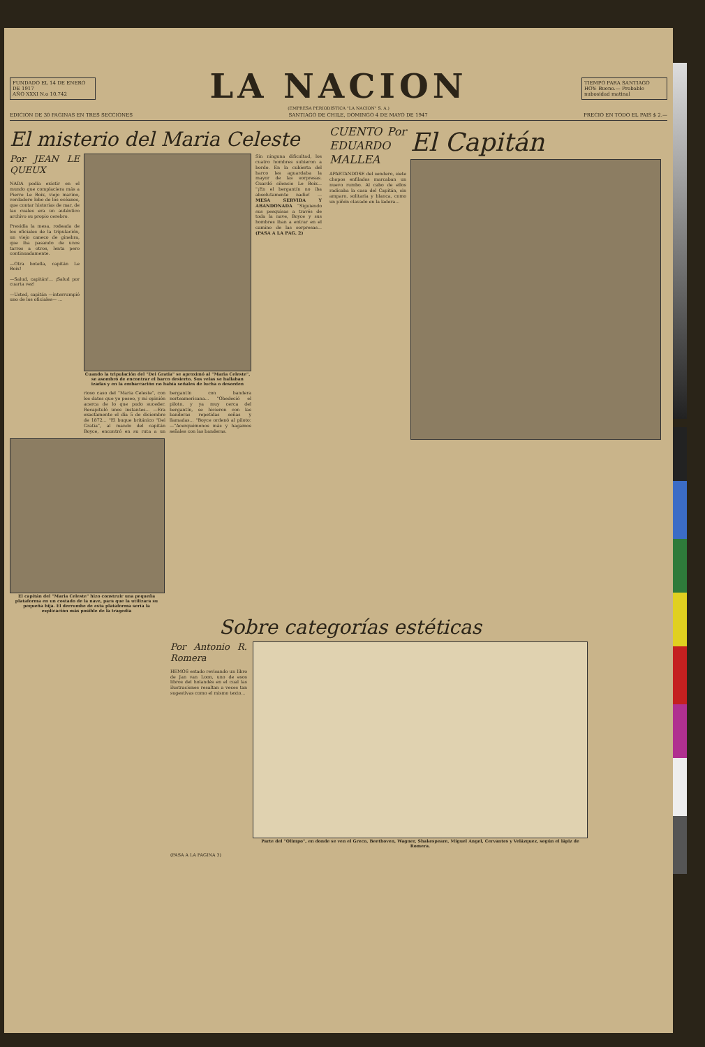FUNDADO EL 14 DE ENERO DE 1917
AÑO XXXI N.o 10.742
LA NACION
(EMPRESA PERIODISTICA "LA NACION" S. A.)
TIEMPO PARA SANTIAGO
HOY: Bueno.— Probable nubosidad matinal
EDICION DE 30 PAGINAS EN TRES SECCIONES SANTIAGO DE CHILE, DOMINGO 4 DE MAYO DE 1947 PRECIO EN TODO EL PAIS $ 2.—
El misterio del Maria Celeste
Por JEAN LE QUEUX
NADA podía existir en el mundo que complaciera más a Pierre Le Boix, viejo marino, verdadero lobo de los océanos, que contar historias de mar, de las cuales era un auténtico archivo su propio cerebro.
Presidía la mesa, rodeada de los oficiales de la tripulación, un viejo caneco de ginebra, que iba pasando de unos tarros a otros, lenta pero continuadamente.
—Otra botella, capitán Le Boix!
—Salud, capitán!... ¡Salud por cuarta vez!
—Usted, capitán —interrumpió uno de los oficiales— ...
Cuando la tripulación del "Dei Gratia" se aproximó al "Maria Celeste", se asombró de encontrar el barco desierto. Sus velas se hallaban izadas y en la embarcación no había señales de lucha o desorden
rioso caso del "Maria Celeste", con los datos que yo poseo, y mi opinión acerca de lo que pudo suceder. Recapituló unos instantes... —Era exactamente el día 5 de diciembre de 1872... "El buque británico "Dei Gratia", al mando del capitán Boyce, encontró en su ruta a un bergantín con bandera norteamericana... "Obedeció el piloto, y ya muy cerca del bergantín, se hicieron con las banderas repetidas señas y llamadas... "Boyce ordenó al piloto: —"Acerquémonos más y hagamos señales con las banderas.
Sin ninguna dificultad, los cuatro hombres subieron a bordo. En la cubierta del barco les aguardaba la mayor de las sorpresas. Guardó silencio Le Boix... "¡En el bergantín no iba absolutamente nadie! ... MESA SERVIDA Y ABANDONADA "Siguiendo sus pesquisas a través de toda la nave, Boyce y sus hombres iban a entrar en el camino de las sorpresas... (PASA A LA PAG. 2)
El capitán del "Maria Celeste" hizo construir una pequeña plataforma en un costado de la nave, para que la utilizara su pequeña hija. El derrumbe de esta plataforma sería la explicación más posible de la tragedia
CUENTO Por EDUARDO MALLEA
APARTANDOSE del sendero, siete chopos enfilados marcaban un nuevo rumbo. Al cabo de ellos radicaba la casa del Capitán, sin amparo, solitaria y blanca, como un piñón clavado en la ladera...
El Capitán
Sobre categorías estéticas
Por Antonio R. Romera
HEMOS estado revisando un libro de Jan van Loon, uno de esos libros del holandés en el cual las ilustraciones resaltan a veces tan sugestivas como el mismo texto...
Parte del "Olimpo", en donde se ven el Greco, Beethoven, Wagner, Shakespeare, Miguel Angel, Cervantes y Velázquez, según el lápiz de Romera.
(PASA A LA PAGINA 3)